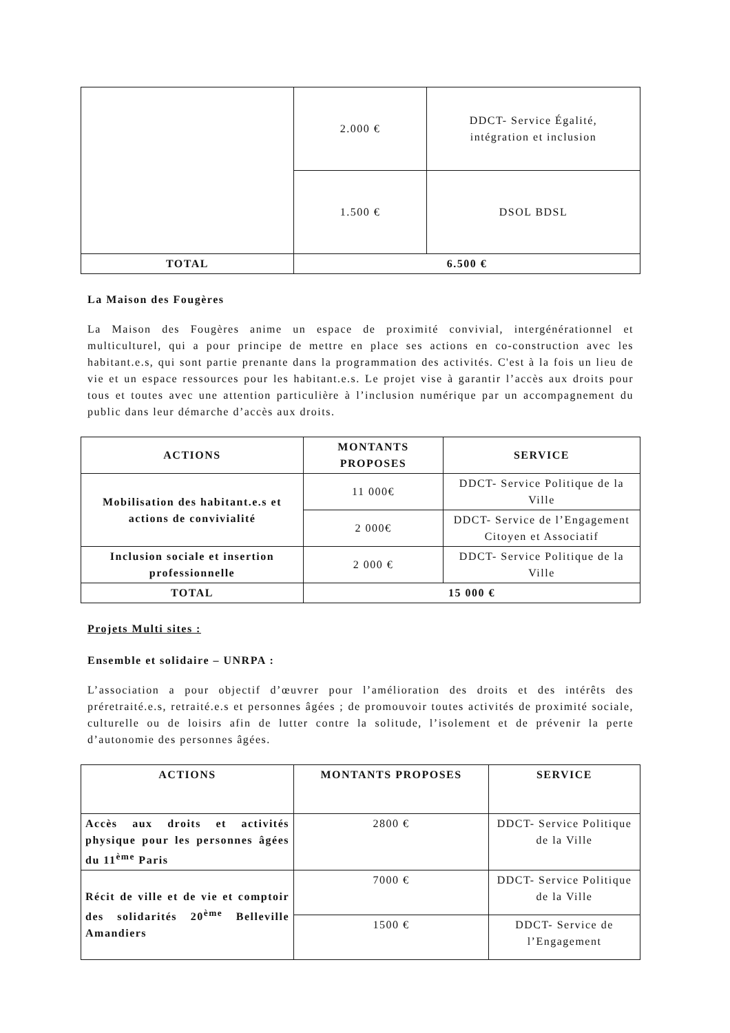| | 2.000 € | DDCT- Service Égalité, intégration et inclusion |
| | 1.500 € | DSOL BDSL |
| TOTAL | 6.500 € | |
La Maison des Fougères
La Maison des Fougères anime un espace de proximité convivial, intergénérationnel et multiculturel, qui a pour principe de mettre en place ses actions en co-construction avec les habitant.e.s, qui sont partie prenante dans la programmation des activités. C'est à la fois un lieu de vie et un espace ressources pour les habitant.e.s. Le projet vise à garantir l’accès aux droits pour tous et toutes avec une attention particulière à l’inclusion numérique par un accompagnement du public dans leur démarche d’accès aux droits.
| ACTIONS | MONTANTS PROPOSES | SERVICE |
| --- | --- | --- |
| Mobilisation des habitant.e.s et actions de convivialité | 11 000€ | DDCT- Service Politique de la Ville |
| | 2 000€ | DDCT- Service de l’Engagement Citoyen et Associatif |
| Inclusion sociale et insertion professionnelle | 2 000 € | DDCT- Service Politique de la Ville |
| TOTAL | 15 000 € | |
Projets Multi sites :
Ensemble et solidaire – UNRPA :
L’association a pour objectif d’œuvrer pour l’amélioration des droits et des intérêts des préretraité.e.s, retraité.e.s et personnes âgées ; de promouvoir toutes activités de proximité sociale, culturelle ou de loisirs afin de lutter contre la solitude, l’isolement et de prévenir la perte d’autonomie des personnes âgées.
| ACTIONS | MONTANTS PROPOSES | SERVICE |
| --- | --- | --- |
| Accès aux droits et activités physique pour les personnes âgées du 11<sup>ème</sup> Paris | 2800 € | DDCT- Service Politique de la Ville |
| Récit de ville et de vie et comptoir des solidarités 20<sup>ème</sup> Belleville Amandiers | 7000 € | DDCT- Service Politique de la Ville |
| | 1500 € | DDCT- Service de l’Engagement |